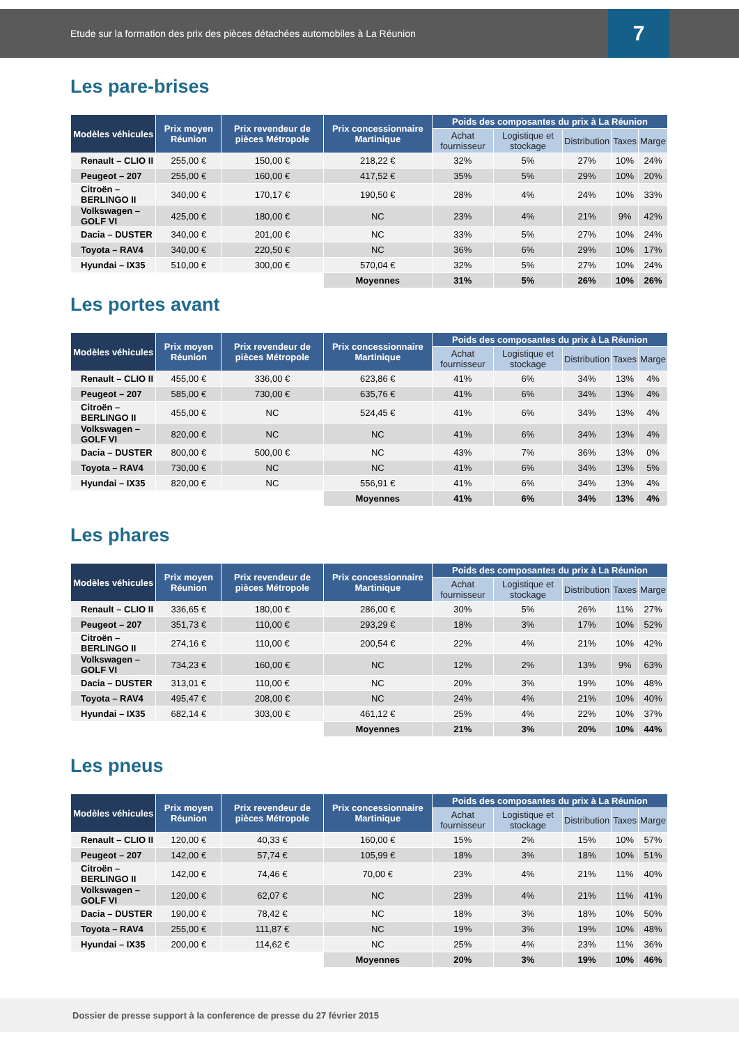Etude sur la formation des prix des pièces détachées automobiles à La Réunion
7
Les pare-brises
| Modèles véhicules | Prix moyen Réunion | Prix revendeur de pièces Métropole | Prix concessionnaire Martinique | Poids des composantes du prix à La Réunion | | | | |
| --- | --- | --- | --- | --- | --- | --- | --- | --- |
| | | | | Achat fournisseur | Logistique et stockage | Distribution | Taxes | Marge |
| Renault – CLIO II | 255,00 € | 150,00 € | 218,22 € | 32% | 5% | 27% | 10% | 24% |
| Peugeot – 207 | 255,00 € | 160,00 € | 417,52 € | 35% | 5% | 29% | 10% | 20% |
| Citroën – BERLINGO II | 340,00 € | 170,17 € | 190,50 € | 28% | 4% | 24% | 10% | 33% |
| Volkswagen – GOLF VI | 425,00 € | 180,00 € | NC | 23% | 4% | 21% | 9% | 42% |
| Dacia – DUSTER | 340,00 € | 201,00 € | NC | 33% | 5% | 27% | 10% | 24% |
| Toyota – RAV4 | 340,00 € | 220,50 € | NC | 36% | 6% | 29% | 10% | 17% |
| Hyundai – IX35 | 510,00 € | 300,00 € | 570,04 € | 32% | 5% | 27% | 10% | 24% |
| | | | Moyennes | 31% | 5% | 26% | 10% | 26% |
Les portes avant
| Modèles véhicules | Prix moyen Réunion | Prix revendeur de pièces Métropole | Prix concessionnaire Martinique | Poids des composantes du prix à La Réunion | | | | |
| --- | --- | --- | --- | --- | --- | --- | --- | --- |
| | | | | Achat fournisseur | Logistique et stockage | Distribution | Taxes | Marge |
| Renault – CLIO II | 455,00 € | 336,00 € | 623,86 € | 41% | 6% | 34% | 13% | 4% |
| Peugeot – 207 | 585,00 € | 730,00 € | 635,76 € | 41% | 6% | 34% | 13% | 4% |
| Citroën – BERLINGO II | 455,00 € | NC | 524,45 € | 41% | 6% | 34% | 13% | 4% |
| Volkswagen – GOLF VI | 820,00 € | NC | NC | 41% | 6% | 34% | 13% | 4% |
| Dacia – DUSTER | 800,00 € | 500,00 € | NC | 43% | 7% | 36% | 13% | 0% |
| Toyota – RAV4 | 730,00 € | NC | NC | 41% | 6% | 34% | 13% | 5% |
| Hyundai – IX35 | 820,00 € | NC | 556,91 € | 41% | 6% | 34% | 13% | 4% |
| | | | Moyennes | 41% | 6% | 34% | 13% | 4% |
Les phares
| Modèles véhicules | Prix moyen Réunion | Prix revendeur de pièces Métropole | Prix concessionnaire Martinique | Poids des composantes du prix à La Réunion | | | | |
| --- | --- | --- | --- | --- | --- | --- | --- | --- |
| | | | | Achat fournisseur | Logistique et stockage | Distribution | Taxes | Marge |
| Renault – CLIO II | 336,65 € | 180,00 € | 286,00 € | 30% | 5% | 26% | 11% | 27% |
| Peugeot – 207 | 351,73 € | 110,00 € | 293,29 € | 18% | 3% | 17% | 10% | 52% |
| Citroën – BERLINGO II | 274,16 € | 110,00 € | 200,54 € | 22% | 4% | 21% | 10% | 42% |
| Volkswagen – GOLF VI | 734,23 € | 160,00 € | NC | 12% | 2% | 13% | 9% | 63% |
| Dacia – DUSTER | 313,01 € | 110,00 € | NC | 20% | 3% | 19% | 10% | 48% |
| Toyota – RAV4 | 495,47 € | 208,00 € | NC | 24% | 4% | 21% | 10% | 40% |
| Hyundai – IX35 | 682,14 € | 303,00 € | 461,12 € | 25% | 4% | 22% | 10% | 37% |
| | | | Moyennes | 21% | 3% | 20% | 10% | 44% |
Les pneus
| Modèles véhicules | Prix moyen Réunion | Prix revendeur de pièces Métropole | Prix concessionnaire Martinique | Poids des composantes du prix à La Réunion | | | | |
| --- | --- | --- | --- | --- | --- | --- | --- | --- |
| | | | | Achat fournisseur | Logistique et stockage | Distribution | Taxes | Marge |
| Renault – CLIO II | 120,00 € | 40,33 € | 160,00 € | 15% | 2% | 15% | 10% | 57% |
| Peugeot – 207 | 142,00 € | 57,74 € | 105,99 € | 18% | 3% | 18% | 10% | 51% |
| Citroën – BERLINGO II | 142,00 € | 74,46 € | 70,00 € | 23% | 4% | 21% | 11% | 40% |
| Volkswagen – GOLF VI | 120,00 € | 62,07 € | NC | 23% | 4% | 21% | 11% | 41% |
| Dacia – DUSTER | 190,00 € | 78,42 € | NC | 18% | 3% | 18% | 10% | 50% |
| Toyota – RAV4 | 255,00 € | 111,87 € | NC | 19% | 3% | 19% | 10% | 48% |
| Hyundai – IX35 | 200,00 € | 114,62 € | NC | 25% | 4% | 23% | 11% | 36% |
| | | | Moyennes | 20% | 3% | 19% | 10% | 46% |
Dossier de presse support à la conference de presse du 27 février 2015